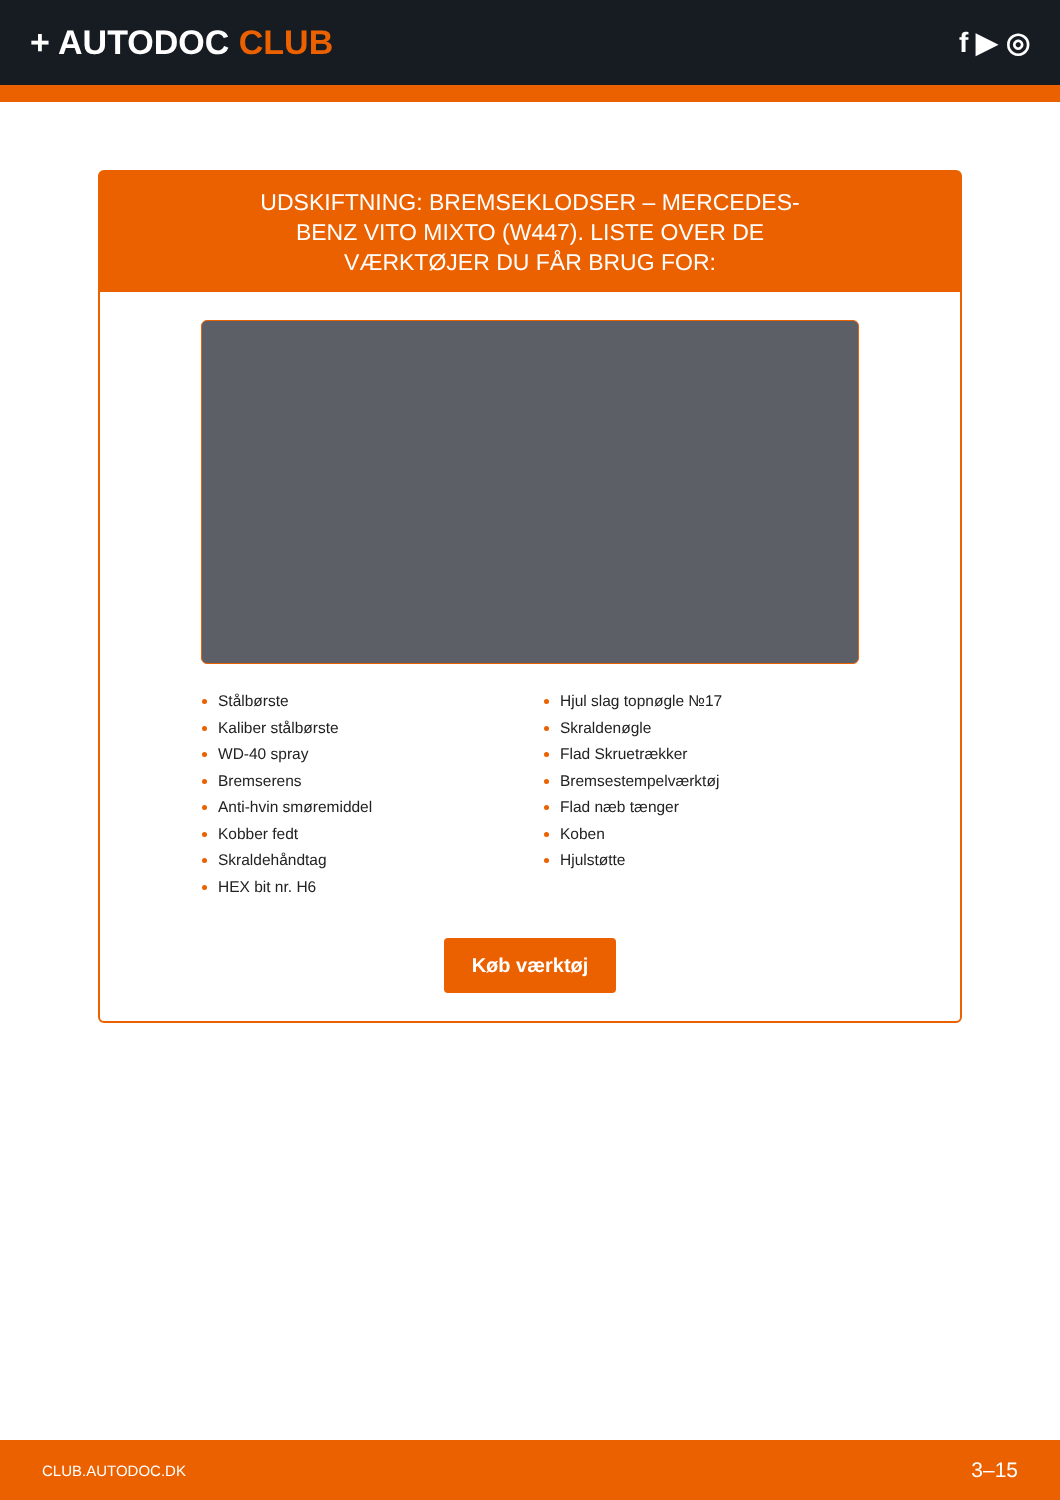+ AUTODOC CLUB
f ▶ ◎
UDSKIFTNING: BREMSEKLODSER – MERCEDES-BENZ VITO MIXTO (W447). LISTE OVER DE VÆRKTØJER DU FÅR BRUG FOR:
Stålbørste
Kaliber stålbørste
WD-40 spray
Bremserens
Anti-hvin smøremiddel
Kobber fedt
Skraldehåndtag
HEX bit nr. H6
Hjul slag topnøgle №17
Skraldenøgle
Flad Skruetrækker
Bremsestempelværktøj
Flad næb tænger
Koben
Hjulstøtte
Køb værktøj
CLUB.AUTODOC.DK 3–15